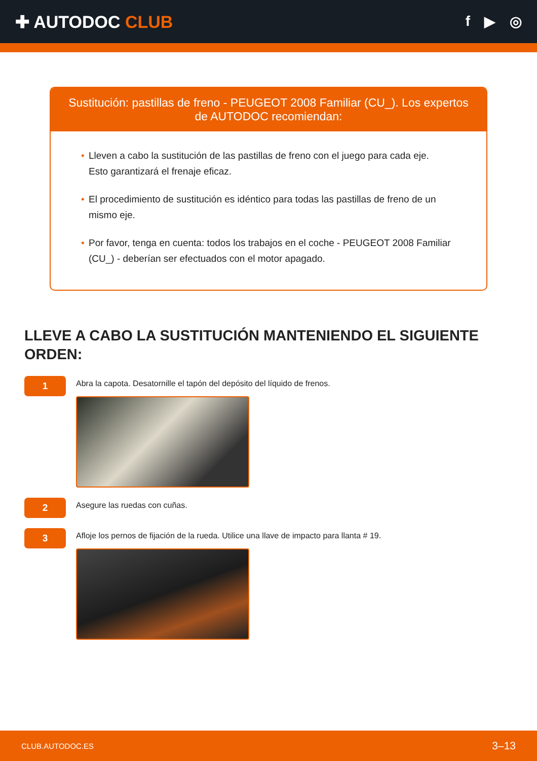✚ AUTODOC CLUB
f ▶ ◎
Sustitución: pastillas de freno - PEUGEOT 2008 Familiar (CU_). Los expertos de AUTODOC recomiendan:
• Lleven a cabo la sustitución de las pastillas de freno con el juego para cada eje. Esto garantizará el frenaje eficaz.
• El procedimiento de sustitución es idéntico para todas las pastillas de freno de un mismo eje.
• Por favor, tenga en cuenta: todos los trabajos en el coche - PEUGEOT 2008 Familiar (CU_) - deberían ser efectuados con el motor apagado.
LLEVE A CABO LA SUSTITUCIÓN MANTENIENDO EL SIGUIENTE ORDEN:
1
Abra la capota. Desatornille el tapón del depósito del líquido de frenos.
2
Asegure las ruedas con cuñas.
3
Afloje los pernos de fijación de la rueda. Utilice una llave de impacto para llanta # 19.
CLUB.AUTODOC.ES 3–13